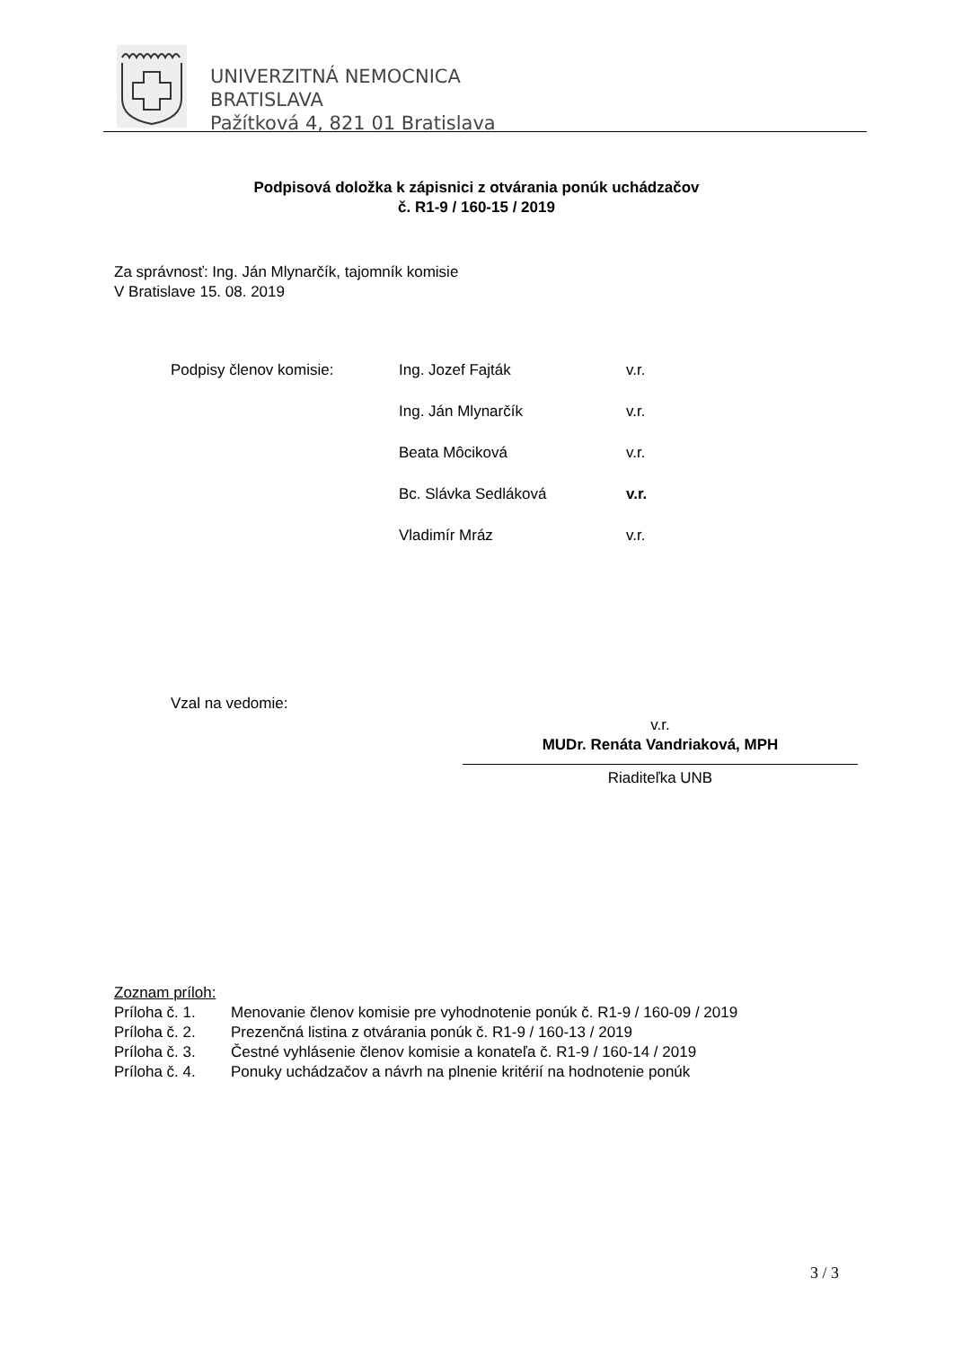UNIVERZITNÁ NEMOCNICA
BRATISLAVA
Pažítková 4, 821 01 Bratislava
Podpisová doložka k zápisnici z otvárania ponúk uchádzačov
č. R1-9 / 160-15 / 2019
Za správnosť: Ing. Ján Mlynarčík, tajomník komisie
V Bratislave 15. 08. 2019
Podpisy členov komisie: Ing. Jozef Fajták v.r.
Ing. Ján Mlynarčík v.r.
Beata Môciková v.r.
Bc. Slávka Sedláková v.r.
Vladimír Mráz v.r.
Vzal na vedomie:
v.r.
MUDr. Renáta Vandriaková, MPH
Riaditeľka UNB
Zoznam príloh:
Príloha č. 1. Menovanie členov komisie pre vyhodnotenie ponúk č. R1-9 / 160-09 / 2019
Príloha č. 2. Prezenčná listina z otvárania ponúk č. R1-9 / 160-13 / 2019
Príloha č. 3. Čestné vyhlásenie členov komisie a konateľa č. R1-9 / 160-14 / 2019
Príloha č. 4. Ponuky uchádzačov a návrh na plnenie kritérií na hodnotenie ponúk
3 / 3